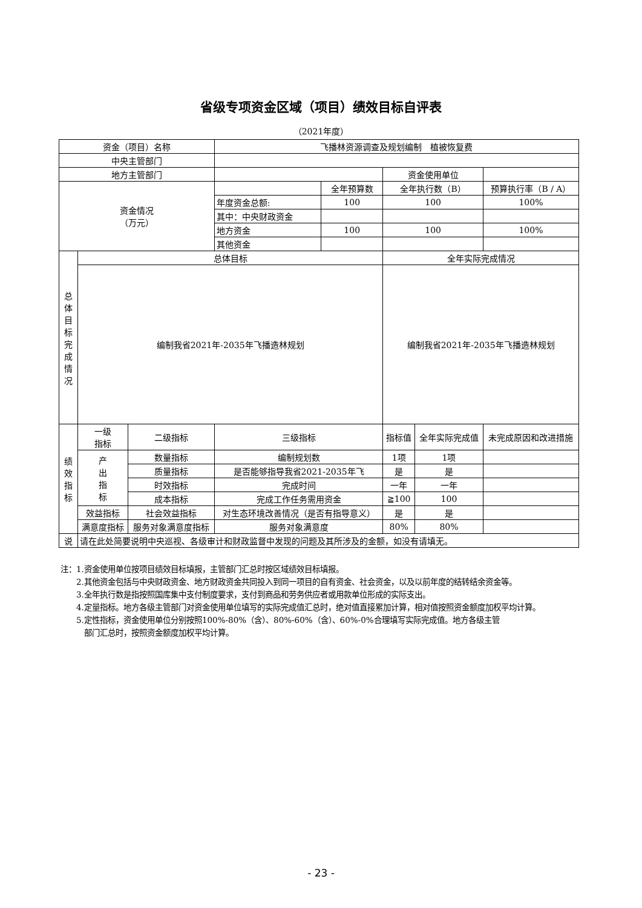省级专项资金区域（项目）绩效目标自评表
（2021年度）
| 资金（项目）名称 | | | 飞播林资源调查及规划编制 植被恢复费 | | | | |
| 中央主管部门 | | | | | | | |
| 地方主管部门 | | | | | 资金使用单位 | | |
| 资金情况 （万元） | | | | 全年预算数 | 全年执行数（B） | | 预算执行率（B / A） |
| | | | 年度资金总额: | 100 | 100 | | 100% |
| | | | 其中：中央财政资金 | | | | |
| | | | 地方资金 | 100 | 100 | | 100% |
| | | | 其他资金 | | | | |
| 总 体 目 标 完 成 情 况 | 总体目标 | | | | 全年实际完成情况 | | |
| | 编制我省2021年-2035年飞播造林规划 | | | | 编制我省2021年-2035年飞播造林规划 | | |
| 绩 效 指 标 | 一级 指标 | 二级指标 | 三级指标 | | 指标值 | 全年实际完成值 | 未完成原因和改进措施 |
| | 产 出 指 标 | 数量指标 | 编制规划数 | | 1项 | 1项 | |
| | | 质量指标 | 是否能够指导我省2021-2035年飞 | | 是 | 是 | |
| | | 时效指标 | 完成时间 | | 一年 | 一年 | |
| | | 成本指标 | 完成工作任务需用资金 | | ≧100 | 100 | |
| | 效益指标 | 社会效益指标 | 对生态环境改善情况（是否有指导意义） | | 是 | 是 | |
| | 满意度指标 | 服务对象满意度指标 | 服务对象满意度 | | 80% | 80% | |
| 说 | 请在此处简要说明中央巡视、各级审计和财政监督中发现的问题及其所涉及的金额，如没有请填无。 | | | | | | |
注：1.资金使用单位按项目绩效目标填报，主管部门汇总时按区域绩效目标填报。
　　2.其他资金包括与中央财政资金、地方财政资金共同投入到同一项目的自有资金、社会资金，以及以前年度的结转结余资金等。
　　3.全年执行数是指按照国库集中支付制度要求，支付到商品和劳务供应者或用款单位形成的实际支出。
　　4.定量指标。地方各级主管部门对资金使用单位填写的实际完成值汇总时，绝对值直接累加计算，相对值按照资金额度加权平均计算。
　　5.定性指标，资金使用单位分别按照100%-80%（含）、80%-60%（含）、60%-0%合理填写实际完成值。地方各级主管
　　　部门汇总时，按照资金额度加权平均计算。
- 23 -